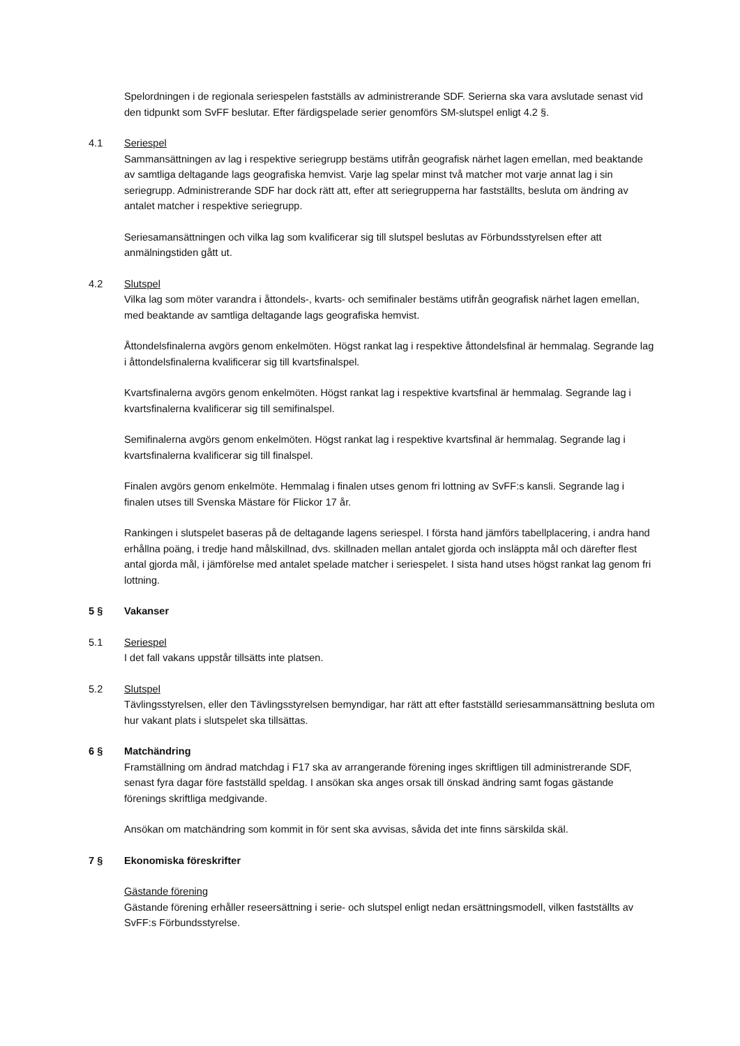Spelordningen i de regionala seriespelen fastställs av administrerande SDF. Serierna ska vara avslutade senast vid den tidpunkt som SvFF beslutar. Efter färdigspelade serier genomförs SM-slutspel enligt 4.2 §.
4.1 Seriespel
Sammansättningen av lag i respektive seriegrupp bestäms utifrån geografisk närhet lagen emellan, med beaktande av samtliga deltagande lags geografiska hemvist. Varje lag spelar minst två matcher mot varje annat lag i sin seriegrupp. Administrerande SDF har dock rätt att, efter att seriegrupperna har fastställts, besluta om ändring av antalet matcher i respektive seriegrupp.
Seriesamansättningen och vilka lag som kvalificerar sig till slutspel beslutas av Förbundsstyrelsen efter att anmälningstiden gått ut.
4.2 Slutspel
Vilka lag som möter varandra i åttondels-, kvarts- och semifinaler bestäms utifrån geografisk närhet lagen emellan, med beaktande av samtliga deltagande lags geografiska hemvist.
Åttondelsfinalerna avgörs genom enkelmöten. Högst rankat lag i respektive åttondelsfinal är hemmalag. Segrande lag i åttondelsfinalerna kvalificerar sig till kvartsfinalspel.
Kvartsfinalerna avgörs genom enkelmöten. Högst rankat lag i respektive kvartsfinal är hemmalag. Segrande lag i kvartsfinalerna kvalificerar sig till semifinalspel.
Semifinalerna avgörs genom enkelmöten. Högst rankat lag i respektive kvartsfinal är hemmalag. Segrande lag i kvartsfinalerna kvalificerar sig till finalspel.
Finalen avgörs genom enkelmöte. Hemmalag i finalen utses genom fri lottning av SvFF:s kansli. Segrande lag i finalen utses till Svenska Mästare för Flickor 17 år.
Rankingen i slutspelet baseras på de deltagande lagens seriespel. I första hand jämförs tabellplacering, i andra hand erhållna poäng, i tredje hand målskillnad, dvs. skillnaden mellan antalet gjorda och insläppta mål och därefter flest antal gjorda mål, i jämförelse med antalet spelade matcher i seriespelet. I sista hand utses högst rankat lag genom fri lottning.
5 § Vakanser
5.1 Seriespel
I det fall vakans uppstår tillsätts inte platsen.
5.2 Slutspel
Tävlingsstyrelsen, eller den Tävlingsstyrelsen bemyndigar, har rätt att efter fastställd seriesammansättning besluta om hur vakant plats i slutspelet ska tillsättas.
6 § Matchändring
Framställning om ändrad matchdag i F17 ska av arrangerande förening inges skriftligen till administrerande SDF, senast fyra dagar före fastställd speldag. I ansökan ska anges orsak till önskad ändring samt fogas gästande förenings skriftliga medgivande.
Ansökan om matchändring som kommit in för sent ska avvisas, såvida det inte finns särskilda skäl.
7 § Ekonomiska föreskrifter
Gästande förening
Gästande förening erhåller reseersättning i serie- och slutspel enligt nedan ersättningsmodell, vilken fastställts av SvFF:s Förbundsstyrelse.